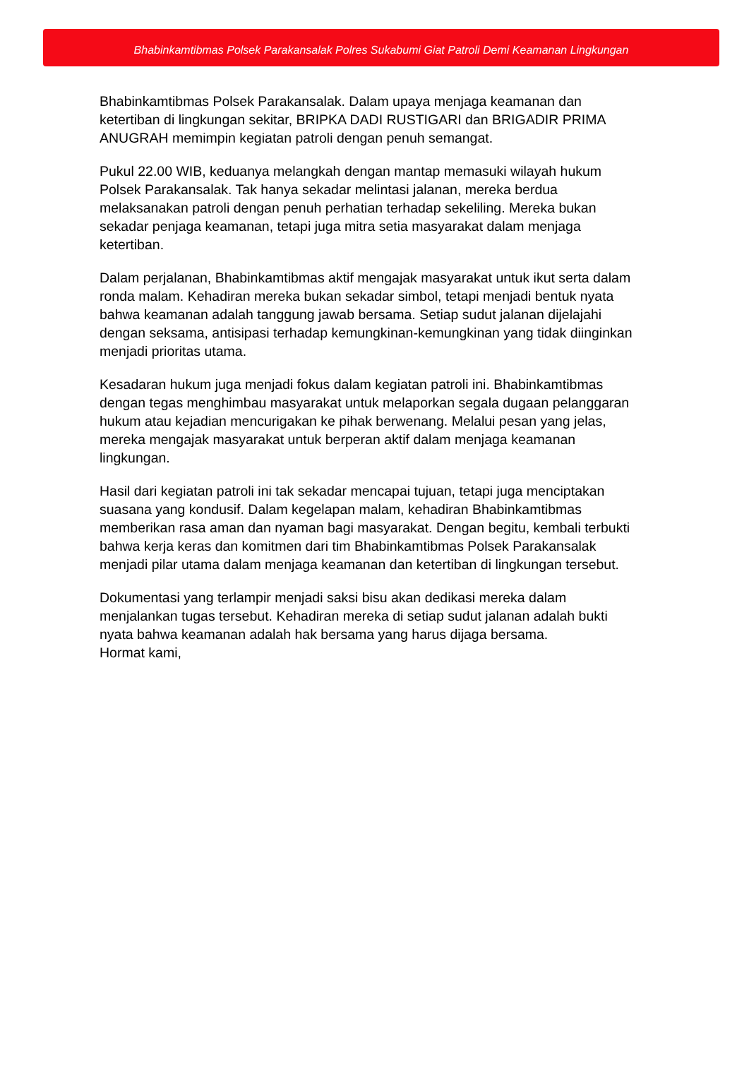Bhabinkamtibmas Polsek Parakansalak Polres Sukabumi Giat Patroli Demi Keamanan Lingkungan
Bhabinkamtibmas Polsek Parakansalak. Dalam upaya menjaga keamanan dan ketertiban di lingkungan sekitar, BRIPKA DADI RUSTIGARI dan BRIGADIR PRIMA ANUGRAH memimpin kegiatan patroli dengan penuh semangat.
Pukul 22.00 WIB, keduanya melangkah dengan mantap memasuki wilayah hukum Polsek Parakansalak. Tak hanya sekadar melintasi jalanan, mereka berdua melaksanakan patroli dengan penuh perhatian terhadap sekeliling. Mereka bukan sekadar penjaga keamanan, tetapi juga mitra setia masyarakat dalam menjaga ketertiban.
Dalam perjalanan, Bhabinkamtibmas aktif mengajak masyarakat untuk ikut serta dalam ronda malam. Kehadiran mereka bukan sekadar simbol, tetapi menjadi bentuk nyata bahwa keamanan adalah tanggung jawab bersama. Setiap sudut jalanan dijelajahi dengan seksama, antisipasi terhadap kemungkinan-kemungkinan yang tidak diinginkan menjadi prioritas utama.
Kesadaran hukum juga menjadi fokus dalam kegiatan patroli ini. Bhabinkamtibmas dengan tegas menghimbau masyarakat untuk melaporkan segala dugaan pelanggaran hukum atau kejadian mencurigakan ke pihak berwenang. Melalui pesan yang jelas, mereka mengajak masyarakat untuk berperan aktif dalam menjaga keamanan lingkungan.
Hasil dari kegiatan patroli ini tak sekadar mencapai tujuan, tetapi juga menciptakan suasana yang kondusif. Dalam kegelapan malam, kehadiran Bhabinkamtibmas memberikan rasa aman dan nyaman bagi masyarakat. Dengan begitu, kembali terbukti bahwa kerja keras dan komitmen dari tim Bhabinkamtibmas Polsek Parakansalak menjadi pilar utama dalam menjaga keamanan dan ketertiban di lingkungan tersebut.
Dokumentasi yang terlampir menjadi saksi bisu akan dedikasi mereka dalam menjalankan tugas tersebut. Kehadiran mereka di setiap sudut jalanan adalah bukti nyata bahwa keamanan adalah hak bersama yang harus dijaga bersama.
Hormat kami,